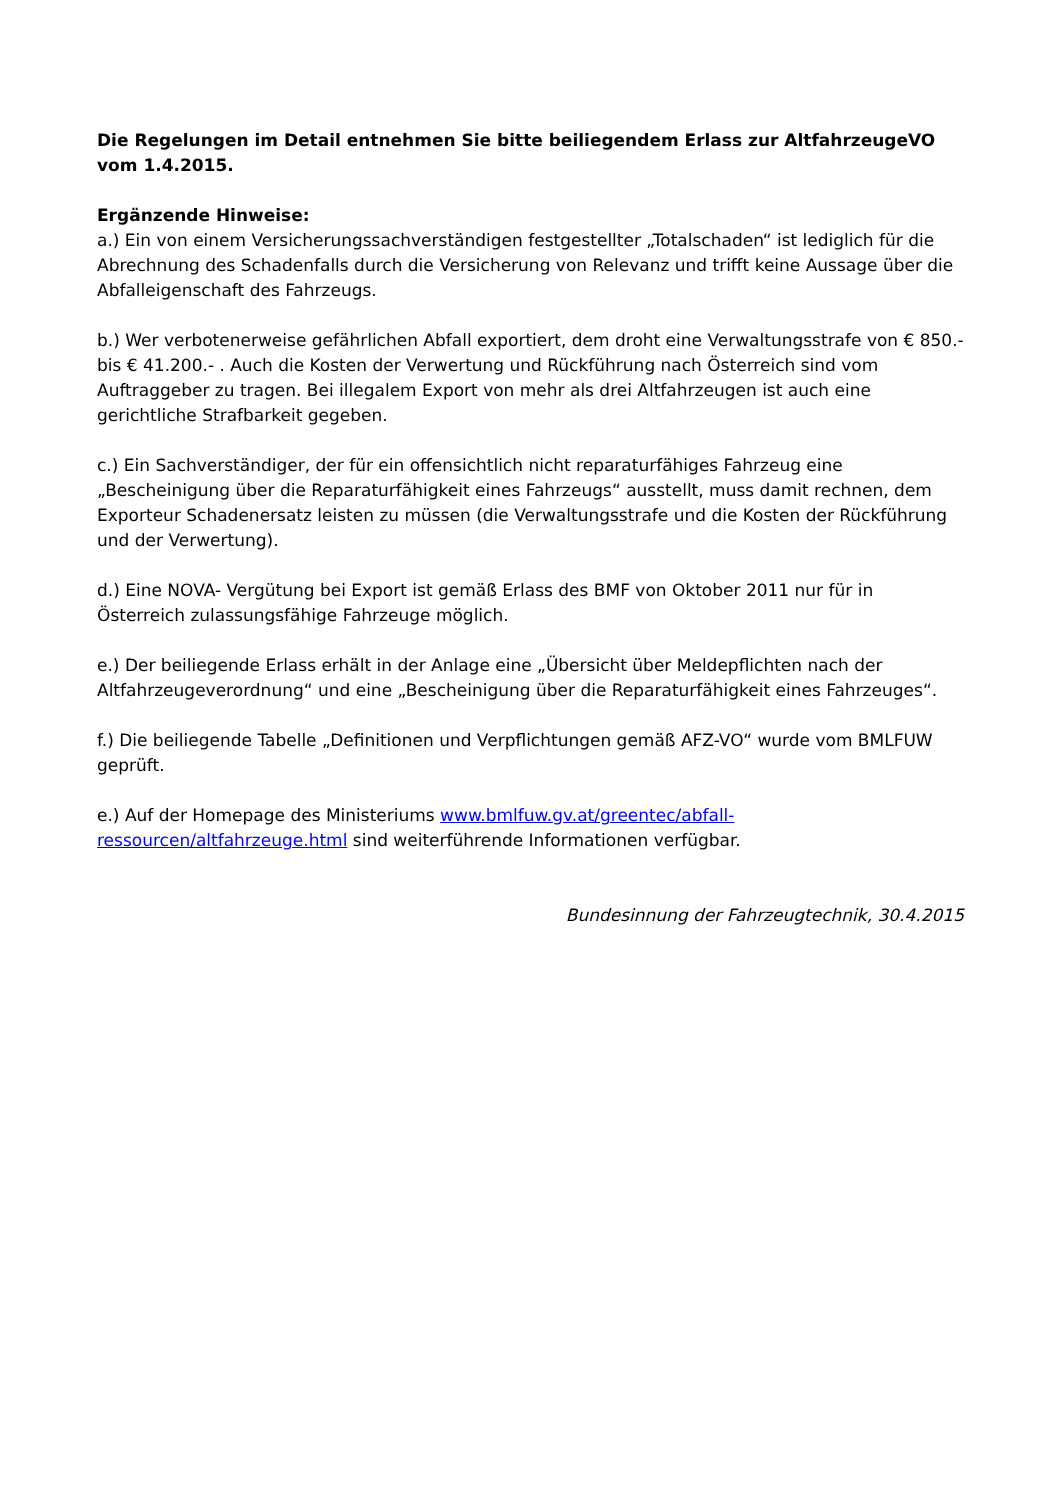Die Regelungen im Detail entnehmen Sie bitte beiliegendem Erlass zur AltfahrzeugeVO vom 1.4.2015.
Ergänzende Hinweise:
a.) Ein von einem Versicherungssachverständigen festgestellter „Totalschaden“ ist lediglich für die Abrechnung des Schadenfalls durch die Versicherung von Relevanz und trifft keine Aussage über die Abfalleigenschaft des Fahrzeugs.
b.) Wer verbotenerweise gefährlichen Abfall exportiert, dem droht eine Verwaltungsstrafe von € 850.- bis € 41.200.- . Auch die Kosten der Verwertung und Rückführung nach Österreich sind vom Auftraggeber zu tragen. Bei illegalem Export von mehr als drei Altfahrzeugen ist auch eine gerichtliche Strafbarkeit gegeben.
c.) Ein Sachverständiger, der für ein offensichtlich nicht reparaturfähiges Fahrzeug eine „Bescheinigung über die Reparaturfähigkeit eines Fahrzeugs“ ausstellt, muss damit rechnen, dem Exporteur Schadenersatz leisten zu müssen (die Verwaltungsstrafe und die Kosten der Rückführung und der Verwertung).
d.) Eine NOVA- Vergütung bei Export ist gemäß Erlass des BMF von Oktober 2011 nur für in Österreich zulassungsfähige Fahrzeuge möglich.
e.) Der beiliegende Erlass erhält in der Anlage eine „Übersicht über Meldepflichten nach der Altfahrzeugeverordnung“ und eine „Bescheinigung über die Reparaturfähigkeit eines Fahrzeuges“.
f.) Die beiliegende Tabelle „Definitionen und Verpflichtungen gemäß AFZ-VO“ wurde vom BMLFUW geprüft.
e.) Auf der Homepage des Ministeriums www.bmlfuw.gv.at/greentec/abfall-ressourcen/altfahrzeuge.html sind weiterführende Informationen verfügbar.
Bundesinnung der Fahrzeugtechnik, 30.4.2015